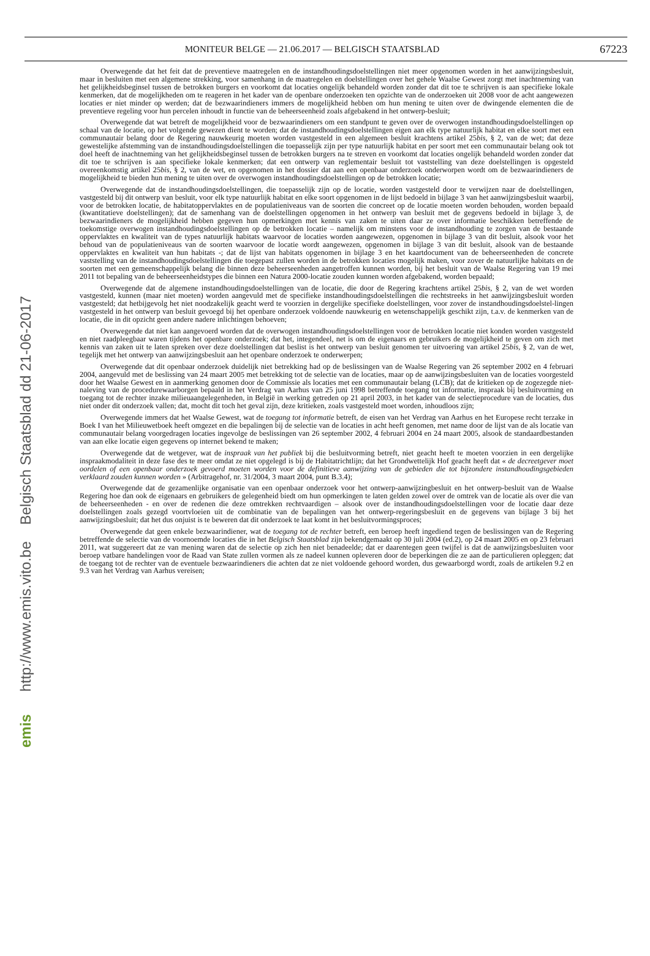emis http://www.emis.vito.be Belgisch Staatsblad dd 21-06-2017
MONITEUR BELGE — 21.06.2017 — BELGISCH STAATSBLAD 67223
Overwegende dat het feit dat de preventieve maatregelen en de instandhoudingsdoelstellingen niet meer opgenomen worden in het aanwijzingsbesluit, maar in besluiten met een algemene strekking, voor samenhang in de maatregelen en doelstellingen over het gehele Waalse Gewest zorgt met inachtneming van het gelijkheidsbeginsel tussen de betrokken burgers en voorkomt dat locaties ongelijk behandeld worden zonder dat dit toe te schrijven is aan specifieke lokale kenmerken, dat de mogelijkheden om te reageren in het kader van de openbare onderzoeken ten opzichte van de onderzoeken uit 2008 voor de acht aangewezen locaties er niet minder op werden; dat de bezwaarindieners immers de mogelijkheid hebben om hun mening te uiten over de dwingende elementen die de preventieve regeling voor hun percelen inhoudt in functie van de beheerseenheid zoals afgebakend in het ontwerp-besluit;
Overwegende dat wat betreft de mogelijkheid voor de bezwaarindieners om een standpunt te geven over de overwogen instandhoudingsdoelstellingen op schaal van de locatie, op het volgende gewezen dient te worden; dat de instandhoudingsdoelstellingen eigen aan elk type natuurlijk habitat en elke soort met een communautair belang door de Regering nauwkeurig moeten worden vastgesteld in een algemeen besluit krachtens artikel 25bis, § 2, van de wet; dat deze gewestelijke afstemming van de instandhoudingsdoelstellingen die toepasselijk zijn per type natuurlijk habitat en per soort met een communautair belang ook tot doel heeft de inachtneming van het gelijkheidsbeginsel tussen de betrokken burgers na te streven en voorkomt dat locaties ongelijk behandeld worden zonder dat dit toe te schrijven is aan specifieke lokale kenmerken; dat een ontwerp van reglementair besluit tot vaststelling van deze doelstellingen is opgesteld overeenkomstig artikel 25bis, § 2, van de wet, en opgenomen in het dossier dat aan een openbaar onderzoek onderworpen wordt om de bezwaarindieners de mogelijkheid te bieden hun mening te uiten over de overwogen instandhoudingsdoelstellingen op de betrokken locatie;
Overwegende dat de instandhoudingsdoelstellingen, die toepasselijk zijn op de locatie, worden vastgesteld door te verwijzen naar de doelstellingen, vastgesteld bij dit ontwerp van besluit, voor elk type natuurlijk habitat en elke soort opgenomen in de lijst bedoeld in bijlage 3 van het aanwijzingsbesluit waarbij, voor de betrokken locatie, de habitatoppervlaktes en de populatieniveaus van de soorten die concreet op de locatie moeten worden behouden, worden bepaald (kwantitatieve doelstellingen); dat de samenhang van de doelstellingen opgenomen in het ontwerp van besluit met de gegevens bedoeld in bijlage 3, de bezwaarindieners de mogelijkheid hebben gegeven hun opmerkingen met kennis van zaken te uiten daar ze over informatie beschikken betreffende de toekomstige overwogen instandhoudingsdoelstellingen op de betrokken locatie – namelijk om minstens voor de instandhouding te zorgen van de bestaande oppervlaktes en kwaliteit van de types natuurlijk habitats waarvoor de locaties worden aangewezen, opgenomen in bijlage 3 van dit besluit, alsook voor het behoud van de populatieniveaus van de soorten waarvoor de locatie wordt aangewezen, opgenomen in bijlage 3 van dit besluit, alsook van de bestaande oppervlaktes en kwaliteit van hun habitats -; dat de lijst van habitats opgenomen in bijlage 3 en het kaartdocument van de beheerseenheden de concrete vaststelling van de instandhoudingsdoelstellingen die toegepast zullen worden in de betrokken locaties mogelijk maken, voor zover de natuurlijke habitats en de soorten met een gemeenschappelijk belang die binnen deze beheerseenheden aangetroffen kunnen worden, bij het besluit van de Waalse Regering van 19 mei 2011 tot bepaling van de beheerseenheidstypes die binnen een Natura 2000-locatie zouden kunnen worden afgebakend, worden bepaald;
Overwegende dat de algemene instandhoudingsdoelstellingen van de locatie, die door de Regering krachtens artikel 25bis, § 2, van de wet worden vastgesteld, kunnen (maar niet moeten) worden aangevuld met de specifieke instandhoudingsdoelstellingen die rechtstreeks in het aanwijzingsbesluit worden vastgesteld; dat hetbijgevolg het niet noodzakelijk geacht werd te voorzien in dergelijke specifieke doelstellingen, voor zover de instandhoudingsdoelstel-lingen vastgesteld in het ontwerp van besluit gevoegd bij het openbare onderzoek voldoende nauwkeurig en wetenschappelijk geschikt zijn, t.a.v. de kenmerken van de locatie, die in dit opzicht geen andere nadere inlichtingen behoeven;
Overwegende dat niet kan aangevoerd worden dat de overwogen instandhoudingsdoelstellingen voor de betrokken locatie niet konden worden vastgesteld en niet raadpleegbaar waren tijdens het openbare onderzoek; dat het, integendeel, net is om de eigenaars en gebruikers de mogelijkheid te geven om zich met kennis van zaken uit te laten spreken over deze doelstellingen dat beslist is het ontwerp van besluit genomen ter uitvoering van artikel 25bis, § 2, van de wet, tegelijk met het ontwerp van aanwijzingsbesluit aan het openbare onderzoek te onderwerpen;
Overwegende dat dit openbaar onderzoek duidelijk niet betrekking had op de beslissingen van de Waalse Regering van 26 september 2002 en 4 februari 2004, aangevuld met de beslissing van 24 maart 2005 met betrekking tot de selectie van de locaties, maar op de aanwijzingsbesluiten van de locaties voorgesteld door het Waalse Gewest en in aanmerking genomen door de Commissie als locaties met een communautair belang (LCB); dat de kritieken op de zogezegde niet-naleving van de procedurewaarborgen bepaald in het Verdrag van Aarhus van 25 juni 1998 betreffende toegang tot informatie, inspraak bij besluitvorming en toegang tot de rechter inzake milieuaangelegenheden, in België in werking getreden op 21 april 2003, in het kader van de selectieprocedure van de locaties, dus niet onder dit onderzoek vallen; dat, mocht dit toch het geval zijn, deze kritieken, zoals vastgesteld moet worden, inhoudloos zijn;
Overwegende immers dat het Waalse Gewest, wat de toegang tot informatie betreft, de eisen van het Verdrag van Aarhus en het Europese recht terzake in Boek I van het Milieuwetboek heeft omgezet en die bepalingen bij de selectie van de locaties in acht heeft genomen, met name door de lijst van de als locatie van communautair belang voorgedragen locaties ingevolge de beslissingen van 26 september 2002, 4 februari 2004 en 24 maart 2005, alsook de standaardbestanden van aan elke locatie eigen gegevens op internet bekend te maken;
Overwegende dat de wetgever, wat de inspraak van het publiek bij die besluitvorming betreft, niet geacht heeft te moeten voorzien in een dergelijke inspraakmodaliteit in deze fase des te meer omdat ze niet opgelegd is bij de Habitatrichtlijn; dat het Grondwettelijk Hof geacht heeft dat « de decreetgever moet oordelen of een openbaar onderzoek gevoerd moeten worden voor de definitieve aanwijzing van de gebieden die tot bijzondere instandhoudingsgebieden verklaard zouden kunnen worden » (Arbitragehof, nr. 31/2004, 3 maart 2004, punt B.3.4);
Overwegende dat de gezamenlijke organisatie van een openbaar onderzoek voor het ontwerp-aanwijzingbesluit en het ontwerp-besluit van de Waalse Regering hoe dan ook de eigenaars en gebruikers de gelegenheid biedt om hun opmerkingen te laten gelden zowel over de omtrek van de locatie als over die van de beheerseenheden - en over de redenen die deze omtrekken rechtvaardigen – alsook over de instandhoudingsdoelstellingen voor de locatie daar deze doelstellingen zoals gezegd voortvloeien uit de combinatie van de bepalingen van het ontwerp-regeringsbesluit en de gegevens van bijlage 3 bij het aanwijzingsbesluit; dat het dus onjuist is te beweren dat dit onderzoek te laat komt in het besluitvormingsproces;
Overwegende dat geen enkele bezwaarindiener, wat de toegang tot de rechter betreft, een beroep heeft ingediend tegen de beslissingen van de Regering betreffende de selectie van de voornoemde locaties die in het Belgisch Staatsblad zijn bekendgemaakt op 30 juli 2004 (ed.2), op 24 maart 2005 en op 23 februari 2011, wat suggereert dat ze van mening waren dat de selectie op zich hen niet benadeelde; dat er daarentegen geen twijfel is dat de aanwijzingsbesluiten voor beroep vatbare handelingen voor de Raad van State zullen vormen als ze nadeel kunnen opleveren door de beperkingen die ze aan de particulieren opleggen; dat de toegang tot de rechter van de eventuele bezwaarindieners die achten dat ze niet voldoende gehoord worden, dus gewaarborgd wordt, zoals de artikelen 9.2 en 9.3 van het Verdrag van Aarhus vereisen;